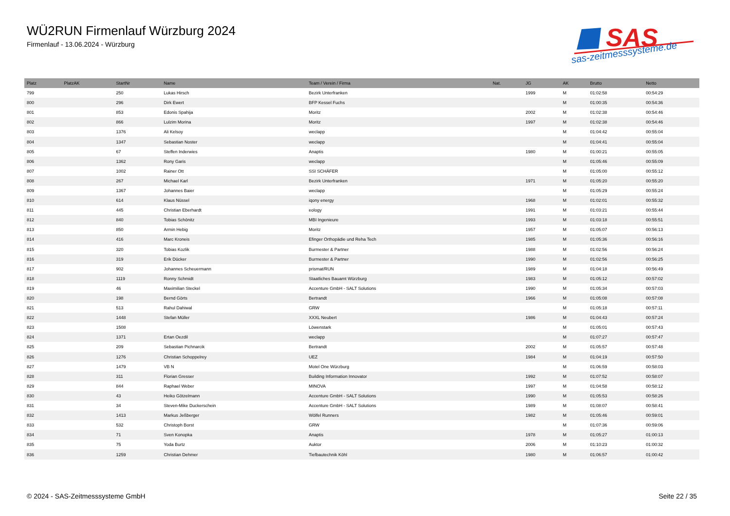WÜ2RUN Firmenlauf Würzburg 2024
Firmenlauf - 13.06.2024 - Würzburg
SAS
sas-zeitmesssysteme.de
| Platz | PlatzAK | StartNr | Name | Team / Verein / Firma | Nat. | JG | AK | Brutto | Netto |
| --- | --- | --- | --- | --- | --- | --- | --- | --- | --- |
| 799 | | 250 | Lukas Hirsch | Bezirk Unterfranken | | 1999 | M | 01:02:58 | 00:54:29 |
| 800 | | 296 | Dirk Ewert | BFP Kessel Fuchs | | | M | 01:00:35 | 00:54:36 |
| 801 | | 853 | Edonis Spahija | Moritz | | 2002 | M | 01:02:38 | 00:54:46 |
| 802 | | 866 | Lulzim Morina | Moritz | | 1997 | M | 01:02:38 | 00:54:46 |
| 803 | | 1376 | Ali Kelsoy | weclapp | | | M | 01:04:42 | 00:55:04 |
| 804 | | 1347 | Sebastian Noster | weclapp | | | M | 01:04:41 | 00:55:04 |
| 805 | | 67 | Steffen Inderwies | Anaptis | | 1980 | M | 01:00:21 | 00:55:05 |
| 806 | | 1362 | Rony Garis | weclapp | | | M | 01:05:46 | 00:55:09 |
| 807 | | 1002 | Rainer Ott | SSI SCHÄFER | | | M | 01:05:00 | 00:55:12 |
| 808 | | 267 | Michael Karl | Bezirk Unterfranken | | 1971 | M | 01:05:20 | 00:55:20 |
| 809 | | 1367 | Johannes Baier | weclapp | | | M | 01:05:29 | 00:55:24 |
| 810 | | 614 | Klaus Nüssel | iqony energy | | 1968 | M | 01:02:01 | 00:55:32 |
| 811 | | 445 | Christian Eberhardt | eology | | 1991 | M | 01:03:21 | 00:55:44 |
| 812 | | 840 | Tobias Schönitz | MBI Ingenieure | | 1993 | M | 01:03:18 | 00:55:51 |
| 813 | | 850 | Armin Hebig | Moritz | | 1957 | M | 01:05:07 | 00:56:13 |
| 814 | | 416 | Marc Kroneis | Efinger Orthopädie und Reha Tech | | 1985 | M | 01:05:36 | 00:56:16 |
| 815 | | 320 | Tobias Kozlik | Burmester & Partner | | 1988 | M | 01:02:56 | 00:56:24 |
| 816 | | 319 | Erik Dücker | Burmester & Partner | | 1990 | M | 01:02:56 | 00:56:25 |
| 817 | | 902 | Johannes Scheuermann | prismat/RUN | | 1989 | M | 01:04:18 | 00:56:49 |
| 818 | | 1119 | Ronny Schmidt | Staatliches Bauamt Würzburg | | 1983 | M | 01:05:12 | 00:57:02 |
| 819 | | 46 | Maximilian Steckel | Accenture GmbH - SALT Solutions | | 1990 | M | 01:05:34 | 00:57:03 |
| 820 | | 198 | Bernd Görts | Bertrandt | | 1966 | M | 01:05:08 | 00:57:08 |
| 821 | | 513 | Rahul Dahiwal | GRW | | | M | 01:05:18 | 00:57:11 |
| 822 | | 1448 | Stefan Müller | XXXL Neubert | | 1986 | M | 01:04:43 | 00:57:24 |
| 823 | | 1508 | | Löwenstark | | | M | 01:05:01 | 00:57:43 |
| 824 | | 1371 | Ertan Oezdil | weclapp | | | M | 01:07:27 | 00:57:47 |
| 825 | | 209 | Sebastian Pichnarcik | Bertrandt | | 2002 | M | 01:05:57 | 00:57:48 |
| 826 | | 1276 | Christian Schoppelrey | UEZ | | 1984 | M | 01:04:19 | 00:57:50 |
| 827 | | 1479 | VB N | Motel One Würzburg | | | M | 01:06:59 | 00:58:03 |
| 828 | | 311 | Florian Gresser | Building Information Innovator | | 1992 | M | 01:07:52 | 00:58:07 |
| 829 | | 844 | Raphael Weber | MINOVA | | 1997 | M | 01:04:58 | 00:58:12 |
| 830 | | 43 | Heiko Götzelmann | Accenture GmbH - SALT Solutions | | 1990 | M | 01:05:53 | 00:58:26 |
| 831 | | 34 | Steven-Mike Duckerschein | Accenture GmbH - SALT Solutions | | 1989 | M | 01:08:07 | 00:58:41 |
| 832 | | 1413 | Markus Jeßberger | Wölfel Runners | | 1982 | M | 01:05:46 | 00:59:01 |
| 833 | | 532 | Christoph Borst | GRW | | | M | 01:07:36 | 00:59:06 |
| 834 | | 71 | Sven Konopka | Anaptis | | 1978 | M | 01:05:27 | 01:00:13 |
| 835 | | 75 | Yoda Burtz | Auktor | | 2006 | M | 01:10:23 | 01:00:32 |
| 836 | | 1259 | Christian Dehmer | Tiefbautechnik Köhl | | 1980 | M | 01:06:57 | 01:00:42 |
© 2024 - SAS-Zeitmesssysteme GmbH
Seite 22 / 35